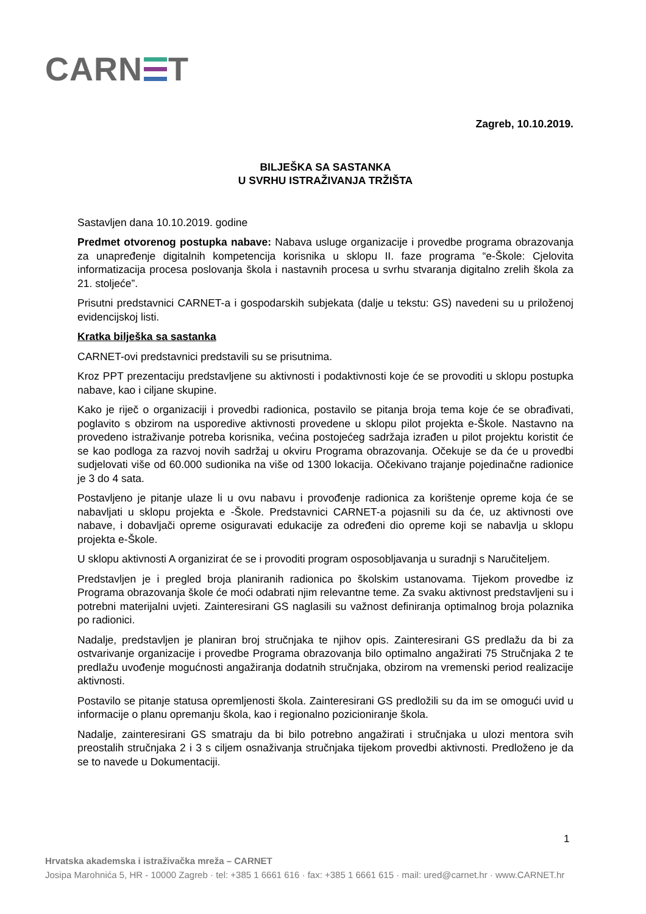CARN T
Zagreb, 10.10.2019.
BILJEŠKA SA SASTANKA
U SVRHU ISTRAŽIVANJA TRŽIŠTA
Sastavljen dana 10.10.2019. godine
Predmet otvorenog postupka nabave: Nabava usluge organizacije i provedbe programa obrazovanja za unapređenje digitalnih kompetencija korisnika u sklopu II. faze programa “e-Škole: Cjelovita informatizacija procesa poslovanja škola i nastavnih procesa u svrhu stvaranja digitalno zrelih škola za 21. stoljeće”.
Prisutni predstavnici CARNET-a i gospodarskih subjekata (dalje u tekstu: GS) navedeni su u priloženoj evidencijskoj listi.
Kratka bilješka sa sastanka
CARNET-ovi predstavnici predstavili su se prisutnima.
Kroz PPT prezentaciju predstavljene su aktivnosti i podaktivnosti koje će se provoditi u sklopu postupka nabave, kao i ciljane skupine.
Kako je riječ o organizaciji i provedbi radionica, postavilo se pitanja broja tema koje će se obrađivati, poglavito s obzirom na usporedive aktivnosti provedene u sklopu pilot projekta e-Škole. Nastavno na provedeno istraživanje potreba korisnika, većina postojećeg sadržaja izrađen u pilot projektu koristit će se kao podloga za razvoj novih sadržaj u okviru Programa obrazovanja. Očekuje se da će u provedbi sudjelovati više od 60.000 sudionika na više od 1300 lokacija. Očekivano trajanje pojedinačne radionice je 3 do 4 sata.
Postavljeno je pitanje ulaze li u ovu nabavu i provođenje radionica za korištenje opreme koja će se nabavljati u sklopu projekta e -Škole. Predstavnici CARNET-a pojasnili su da će, uz aktivnosti ove nabave, i dobavljači opreme osiguravati edukacije za određeni dio opreme koji se nabavlja u sklopu projekta e-Škole.
U sklopu aktivnosti A organizirat će se i provoditi program osposobljavanja u suradnji s Naručiteljem.
Predstavljen je i pregled broja planiranih radionica po školskim ustanovama. Tijekom provedbe iz Programa obrazovanja škole će moći odabrati njim relevantne teme. Za svaku aktivnost predstavljeni su i potrebni materijalni uvjeti. Zainteresirani GS naglasili su važnost definiranja optimalnog broja polaznika po radionici.
Nadalje, predstavljen je planiran broj stručnjaka te njihov opis. Zainteresirani GS predlažu da bi za ostvarivanje organizacije i provedbe Programa obrazovanja bilo optimalno angažirati 75 Stručnjaka 2 te predlažu uvođenje mogućnosti angažiranja dodatnih stručnjaka, obzirom na vremenski period realizacije aktivnosti.
Postavilo se pitanje statusa opremljenosti škola. Zainteresirani GS predložili su da im se omogući uvid u informacije o planu opremanju škola, kao i regionalno pozicioniranje škola.
Nadalje, zainteresirani GS smatraju da bi bilo potrebno angažirati i stručnjaka u ulozi mentora svih preostalih stručnjaka 2 i 3 s ciljem osnaživanja stručnjaka tijekom provedbi aktivnosti. Predloženo je da se to navede u Dokumentaciji.
1
Hrvatska akademska i istraživačka mreža – CARNET
Josipa Marohnića 5, HR - 10000 Zagreb · tel: +385 1 6661 616 · fax: +385 1 6661 615 · mail: ured@carnet.hr · www.CARNET.hr